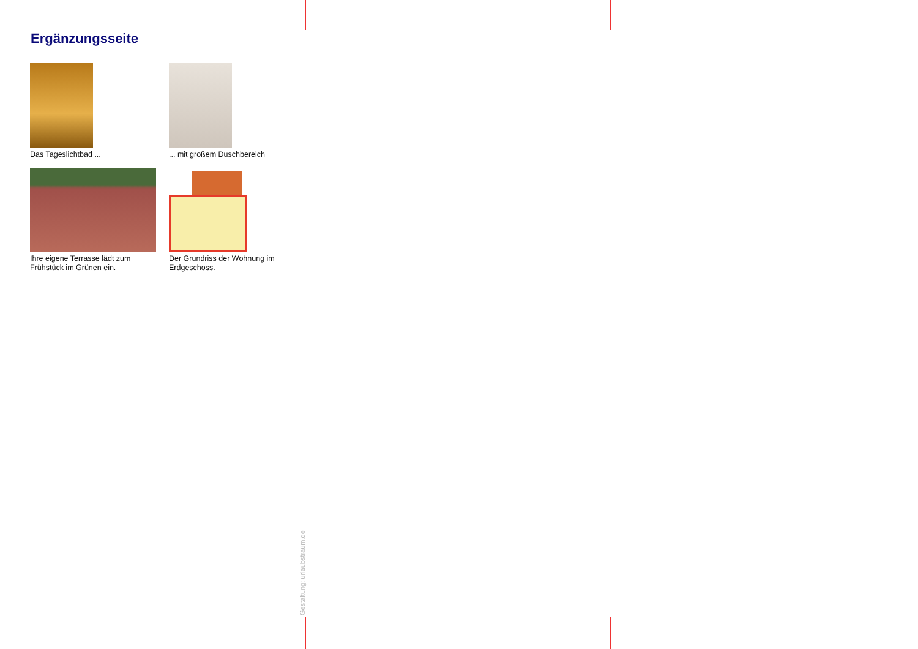Ergänzungsseite
Das Tageslichtbad ...
... mit großem Duschbereich
Ihre eigene Terrasse lädt zum
Frühstück im Grünen ein.
Der Grundriss der Wohnung im
Erdgeschoss.
Gestaltung: urlaubstraum.de